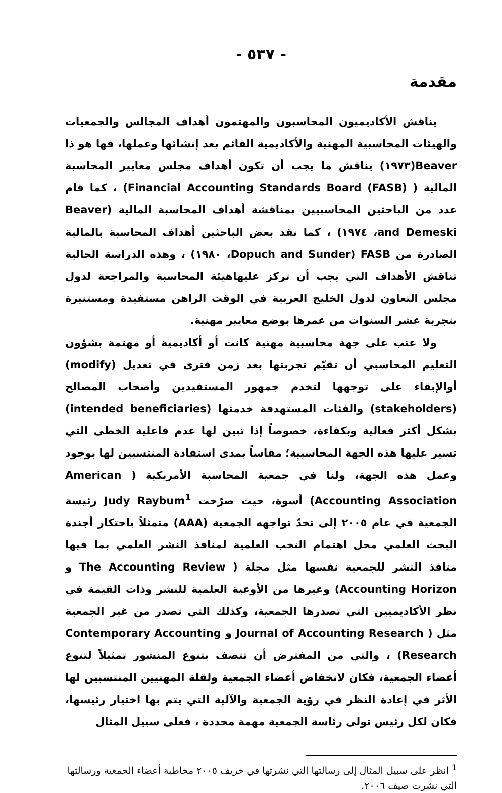- ٥٣٧ -
مقدمة
يناقش الأكاديميون المحاسبون والمهتمون أهداف المجالس والجمعيات والهيئات المحاسبية المهنية والأكاديمية القائم بعد إنشائها وعملها، فها هو ذا Beaver(١٩٧٣) يناقش ما يجب أن تكون أهداف مجلس معايير المحاسبة المالية ( Financial Accounting Standards Board (FASB)) ، كما قام عدد من الباحثين المحاسبيين بمناقشة أهداف المحاسبة المالية (Beaver and Demeski، ١٩٧٤) ، كما نقد بعض الباحثين أهداف المحاسبة بالمالية الصادرة من FASB (Dopuch and Sunder، ١٩٨٠) ، وهذه الدراسة الحالية تناقش الأهداف التي يجب أن تركز عليهاهيئة المحاسبة والمراجعة لدول مجلس التعاون لدول الخليج العربية في الوقت الراهن مستفيدة ومستنيرة بتجربة عشر السنوات من عمرها بوضع معايير مهنية.
ولا عتب على جهة محاسبية مهنية كانت أو أكاديمية أو مهتمة بشؤون التعليم المحاسبي أن تقيّم تجربتها بعد زمن فترى في تعديل (modify) أوالإبقاء على توجهها لتخدم جمهور المستفيدين وأصحاب المصالح (stakeholders) والفئات المستهدفة خدمتها (intended beneficiaries) بشكل أكثر فعالية وبكفاءة، خصوصاً إذا تبين لها عدم فاعلية الخطى التي تسير عليها هذه الجهة المحاسبية؛ مقاساً بمدى استفادة المنتسبين لها بوجود وعمل هذه الجهة، ولنا في جمعية المحاسبة الأمريكية ( American Accounting Association) أسوة، حيث صرّحت Judy Raybum<sup>1</sup> رئيسة الجمعية في عام ٢٠٠٥ إلى تحدّ تواجهه الجمعية (AAA) متمثلاً باحتكار أجندة البحث العلمي محل اهتمام النخب العلمية لمنافذ النشر العلمي بما فيها منافذ النشر للجمعية نفسها مثل مجلة ( The Accounting Review و Accounting Horizon) وغيرها من الأوعية العلمية للنشر وذات القيمة في نظر الأكاديميين التي تصدرها الجمعية، وكذلك التي تصدر من غير الجمعية مثل ( Journal of Accounting Research و Contemporary Accounting Research) ، والتي من المفترض أن تتصف بتنوع المنشور تمثيلاً لتنوع أعضاء الجمعية، فكان لانخفاض أعضاء الجمعية ولقلة المهنيين المنتسبين لها الأثر في إعادة النظر في رؤية الجمعية والآلية التي يتم بها اختيار رئيسها، فكان لكل رئيس تولى رئاسة الجمعية مهمة محددة ، فعلى سبيل المثال
<sup>1</sup> انظر على سبيل المثال إلى رسالتها التي نشرتها في خريف ٢٠٠٥ مخاطبة أعضاء الجمعية ورسالتها التي نشرت صيف ٢٠٠٦.